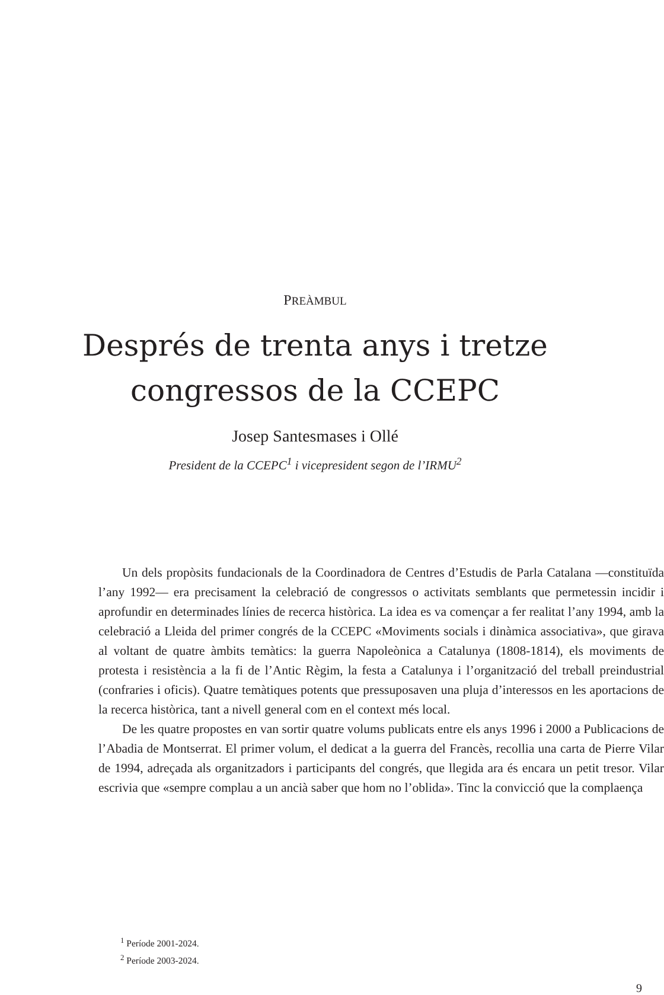PREÀMBUL
Després de trenta anys i tretze
congressos de la CCEPC
Josep Santesmases i Ollé
President de la CCEPC<sup>1</sup> i vicepresident segon de l’IRMU<sup>2</sup>
Un dels propòsits fundacionals de la Coordinadora de Centres d’Estudis de Parla Catalana —constituïda l’any 1992— era precisament la celebració de congressos o activitats semblants que permetessin incidir i aprofundir en determinades línies de recerca històrica. La idea es va començar a fer realitat l’any 1994, amb la celebració a Lleida del primer congrés de la CCEPC «Moviments socials i dinàmica associativa», que girava al voltant de quatre àmbits temàtics: la guerra Napoleònica a Catalunya (1808-1814), els moviments de protesta i resistència a la fi de l’Antic Règim, la festa a Catalunya i l’organització del treball preindustrial (confraries i oficis). Quatre temàtiques potents que pressuposaven una pluja d’interessos en les aportacions de la recerca històrica, tant a nivell general com en el context més local.
De les quatre propostes en van sortir quatre volums publicats entre els anys 1996 i 2000 a Publicacions de l’Abadia de Montserrat. El primer volum, el dedicat a la guerra del Francès, recollia una carta de Pierre Vilar de 1994, adreçada als organitzadors i participants del congrés, que llegida ara és encara un petit tresor. Vilar escrivia que «sempre complau a un ancià saber que hom no l’oblida». Tinc la convicció que la complaença
<sup>1</sup> Període 2001-2024.
<sup>2</sup> Període 2003-2024.
9